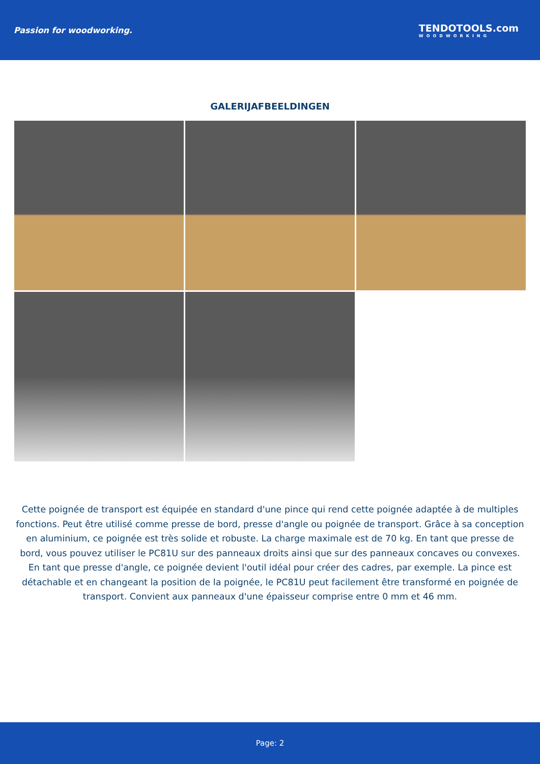Passion for woodworking.
TENDOTOOLS.com
WOODWORKING
GALERIJAFBEELDINGEN
Cette poignée de transport est équipée en standard d'une pince qui rend cette poignée adaptée à de multiples fonctions. Peut être utilisé comme presse de bord, presse d'angle ou poignée de transport. Grâce à sa conception en aluminium, ce poignée est très solide et robuste. La charge maximale est de 70 kg. En tant que presse de bord, vous pouvez utiliser le PC81U sur des panneaux droits ainsi que sur des panneaux concaves ou convexes. En tant que presse d'angle, ce poignée devient l'outil idéal pour créer des cadres, par exemple. La pince est détachable et en changeant la position de la poignée, le PC81U peut facilement être transformé en poignée de transport. Convient aux panneaux d'une épaisseur comprise entre 0 mm et 46 mm.
Page: 2